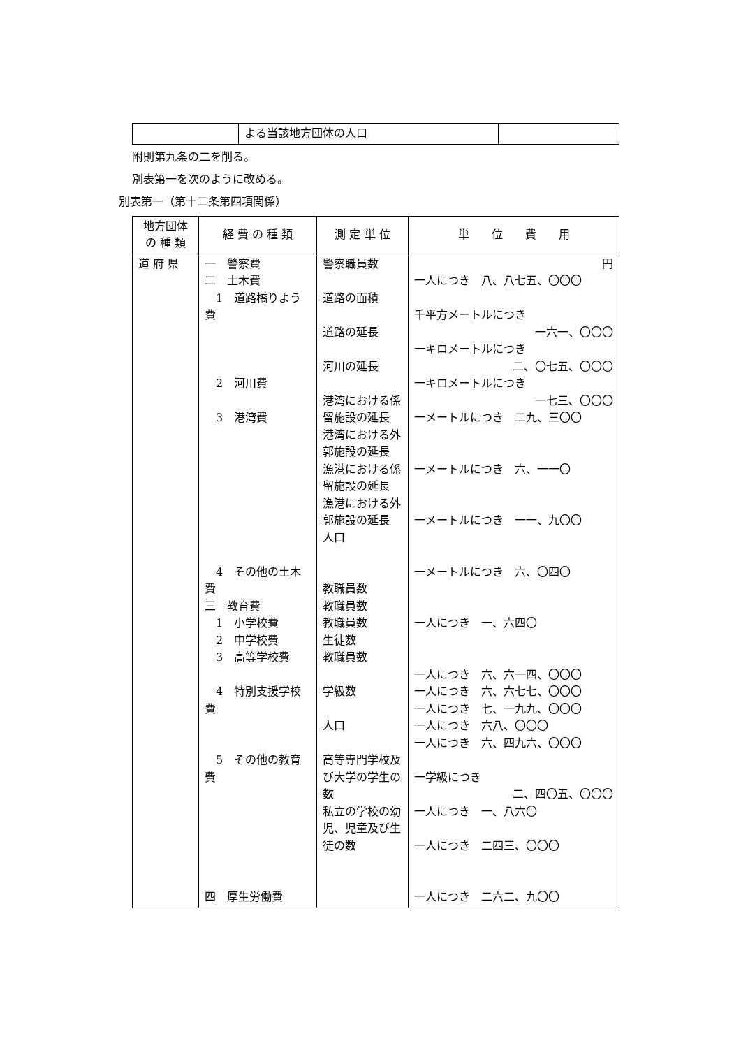| | よる当該地方団体の人口 | |
附則第九条の二を削る。
別表第一を次のように改める。
別表第一（第十二条第四項関係）
| 地方団体の 種 類 | 経 費 の 種 類 | 測 定 単 位 | 単 位 費 用 |
| --- | --- | --- | --- |
| 道 府 県 | 一 警察費 二 土木費 1 道路橋りよう費 2 河川費 3 港湾費 4 その他の土木費 三 教育費 1 小学校費 2 中学校費 3 高等学校費 4 特別支援学校費 5 その他の教育費 四 厚生労働費 | 警察職員数 道路の面積 道路の延長 河川の延長 港湾における係留施設の延長 港湾における外郭施設の延長 漁港における係留施設の延長 漁港における外郭施設の延長 人口 教職員数 教職員数 教職員数 生徒数 教職員数 学級数 人口 高等専門学校及び大学の学生の数 私立の学校の幼児、児童及び生徒の数 | 円 一人につき 八、八七五、〇〇〇 千平方メートルにつき 一六一、〇〇〇 一キロメートルにつき 二、〇七五、〇〇〇 一キロメートルにつき 一七三、〇〇〇 一メートルにつき 二九、三〇〇 一メートルにつき 六、一一〇 一メートルにつき 一一、九〇〇 一メートルにつき 六、〇四〇 一人につき 一、六四〇 一人につき 六、六一四、〇〇〇 一人につき 六、六七七、〇〇〇 一人につき 七、一九九、〇〇〇 一人につき 六八、〇〇〇 一人につき 六、四九六、〇〇〇 一学級につき 二、四〇五、〇〇〇 一人につき 一、八六〇 一人につき 二四三、〇〇〇 一人につき 二六二、九〇〇 |